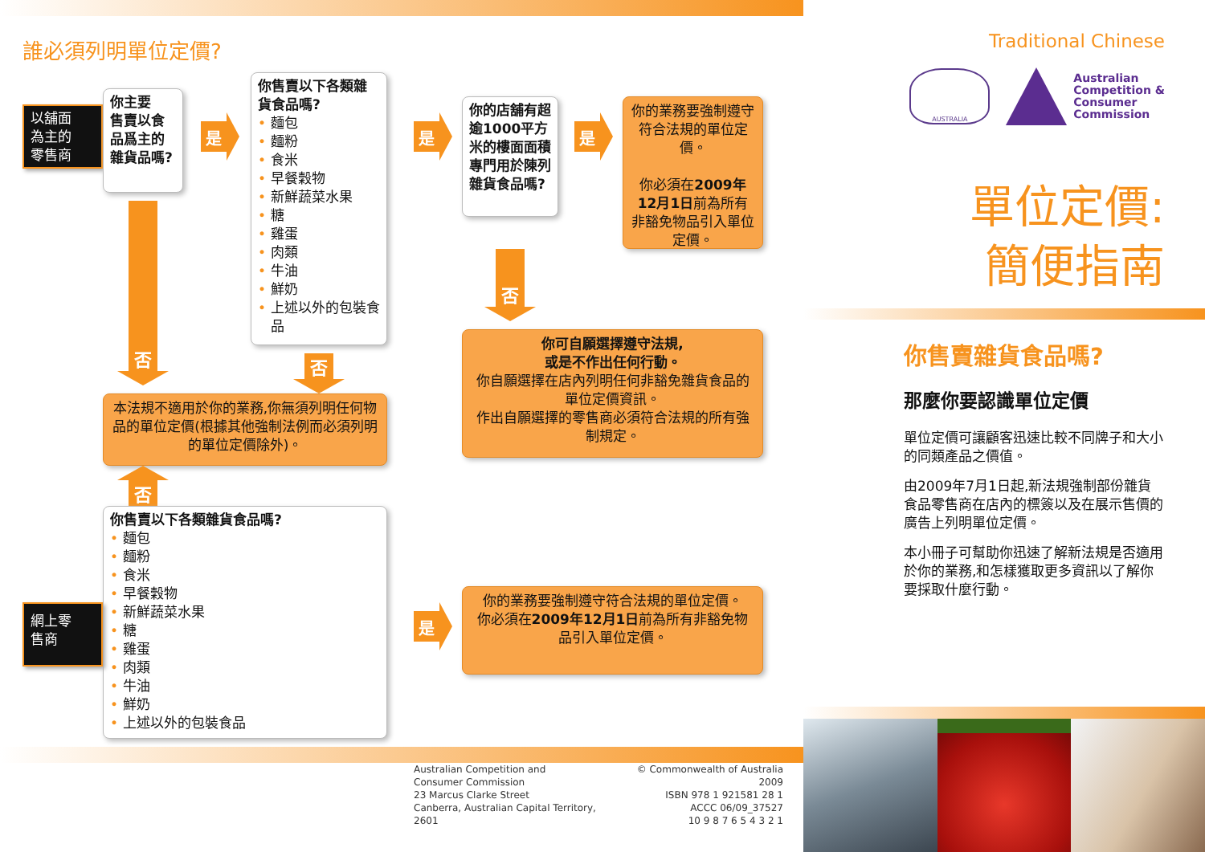誰必須列明單位定價?
以舖面
為主的
零售商
你主要
售賣以食品爲主的雜貨品嗎?
是
你售賣以下各類雜貨食品嗎?
• 麵包
• 麵粉
• 食米
• 早餐穀物
• 新鮮蔬菜水果
• 糖
• 雞蛋
• 肉類
• 牛油
• 鮮奶
• 上述以外的包裝食品
是
你的店舖有超逾1000平方米的樓面面積專門用於陳列雜貨食品嗎?
是
你的業務要強制遵守符合法規的單位定價。
你必須在2009年12月1日前為所有非豁免物品引入單位定價。
否
否
否
你可自願選擇遵守法規,
或是不作出任何行動。
你自願選擇在店內列明任何非豁免雜貨食品的單位定價資訊。
作出自願選擇的零售商必須符合法規的所有強制規定。
本法規不適用於你的業務,你無須列明任何物品的單位定價(根據其他強制法例而必須列明的單位定價除外)。
否
你售賣以下各類雜貨食品嗎?
• 麵包
• 麵粉
• 食米
• 早餐穀物
• 新鮮蔬菜水果
• 糖
• 雞蛋
• 肉類
• 牛油
• 鮮奶
• 上述以外的包裝食品
網上零
售商
是
你的業務要強制遵守符合法規的單位定價。
你必須在2009年12月1日前為所有非豁免物品引入單位定價。
Australian Competition and
Consumer Commission
23 Marcus Clarke Street
Canberra, Australian Capital Territory, 2601
© Commonwealth of Australia 2009
ISBN 978 1 921581 28 1
ACCC 06/09_37527
10 9 8 7 6 5 4 3 2 1
Traditional Chinese
AUSTRALIA
Australian
Competition &
Consumer
Commission
單位定價:
簡便指南
你售賣雜貨食品嗎?
那麼你要認識單位定價
單位定價可讓顧客迅速比較不同牌子和大小的同類產品之價值。
由2009年7月1日起,新法規強制部份雜貨食品零售商在店內的標簽以及在展示售價的廣告上列明單位定價。
本小冊子可幫助你迅速了解新法規是否適用於你的業務,和怎樣獲取更多資訊以了解你要採取什麼行動。